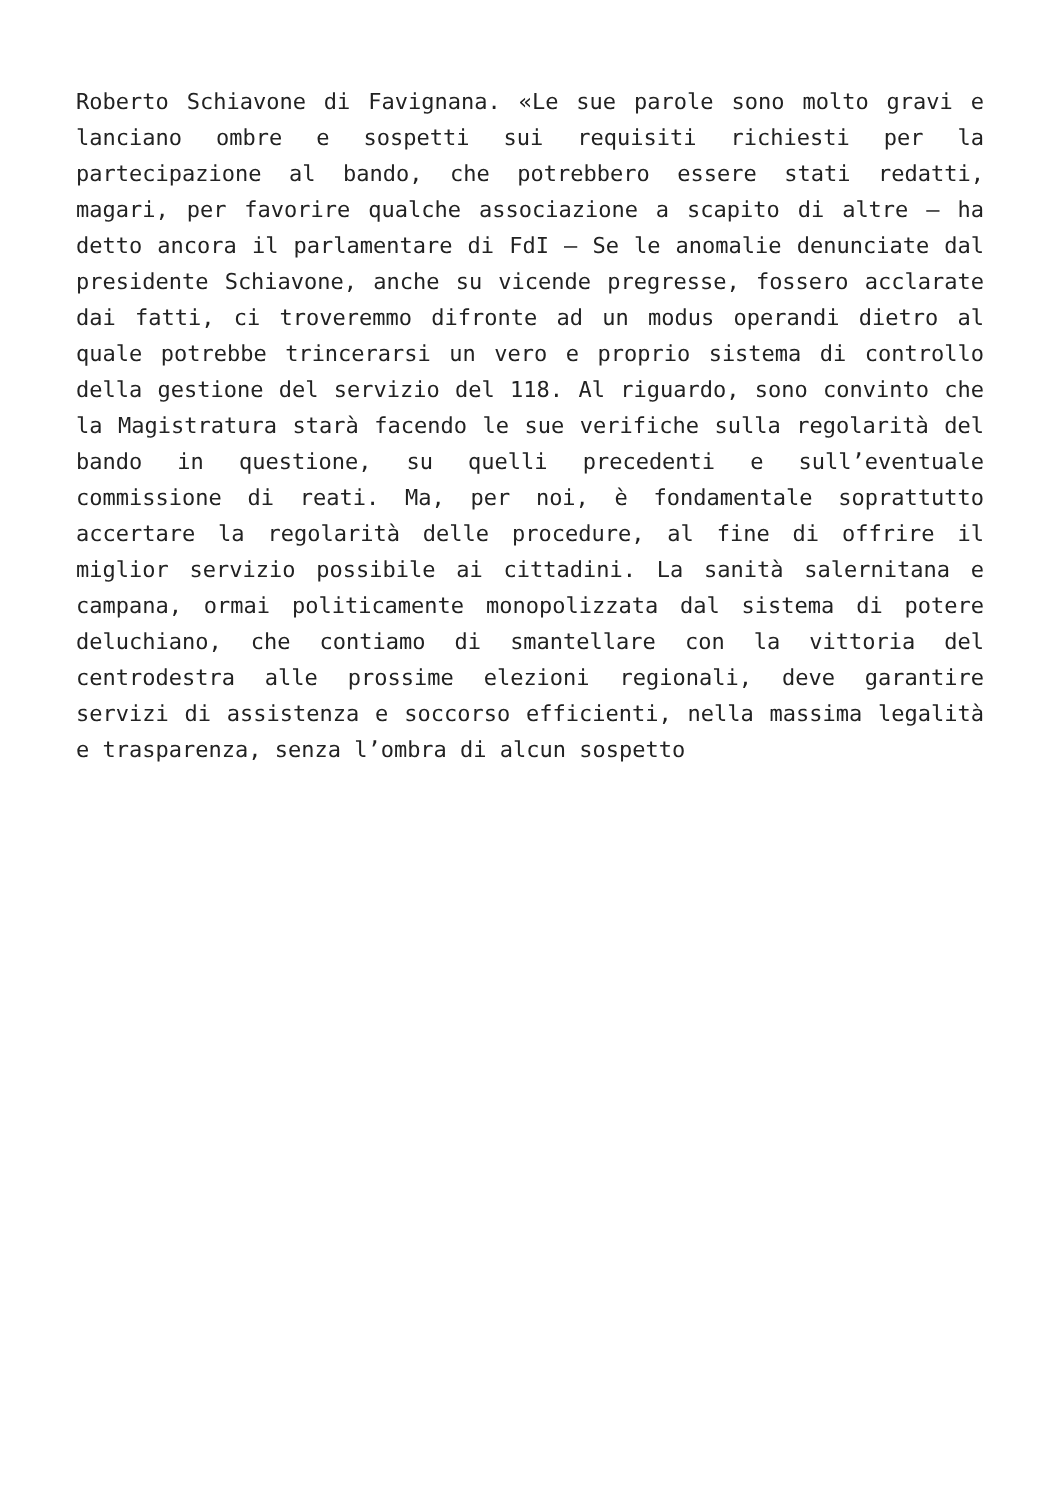Roberto Schiavone di Favignana. «Le sue parole sono molto gravi e lanciano ombre e sospetti sui requisiti richiesti per la partecipazione al bando, che potrebbero essere stati redatti, magari, per favorire qualche associazione a scapito di altre – ha detto ancora il parlamentare di FdI – Se le anomalie denunciate dal presidente Schiavone, anche su vicende pregresse, fossero acclarate dai fatti, ci troveremmo difronte ad un modus operandi dietro al quale potrebbe trincerarsi un vero e proprio sistema di controllo della gestione del servizio del 118. Al riguardo, sono convinto che la Magistratura starà facendo le sue verifiche sulla regolarità del bando in questione, su quelli precedenti e sull’eventuale commissione di reati. Ma, per noi, è fondamentale soprattutto accertare la regolarità delle procedure, al fine di offrire il miglior servizio possibile ai cittadini. La sanità salernitana e campana, ormai politicamente monopolizzata dal sistema di potere deluchiano, che contiamo di smantellare con la vittoria del centrodestra alle prossime elezioni regionali, deve garantire servizi di assistenza e soccorso efficienti, nella massima legalità e trasparenza, senza l’ombra di alcun sospetto